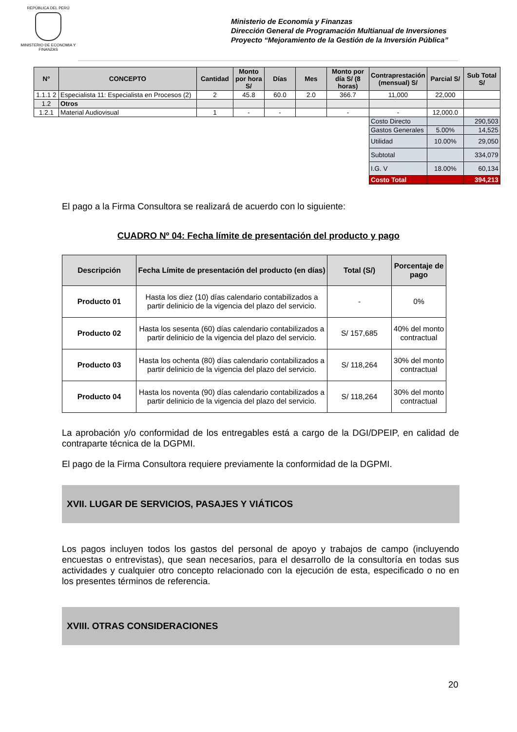REPÚBLICA DEL PERÚ
MINISTERIO DE ECONOMIA Y FINANZAS
Ministerio de Economía y Finanzas
Dirección General de Programación Multianual de Inversiones
Proyecto “Mejoramiento de la Gestión de la Inversión Pública”
| N° | CONCEPTO | Cantidad | Monto por hora S/ | Días | Mes | Monto por día S/ (8 horas) | Contraprestación (mensual) S/ | Parcial S/ | Sub Total S/ |
| --- | --- | --- | --- | --- | --- | --- | --- | --- | --- |
| 1.1.1 2 | Especialista 11: Especialista en Procesos (2) | 2 | 45.8 | 60.0 | 2.0 | 366.7 | 11,000 | 22,000 | |
| 1.2 | Otros | | | | | | | | |
| 1.2.1 | Material Audiovisual | 1 | - | - | | - | - | 12,000.0 | |
| | | | | | | | Costo Directo | | 290,503 |
| | | | | | | | Gastos Generales | 5.00% | 14,525 |
| | | | | | | | Utilidad | 10.00% | 29,050 |
| | | | | | | | Subtotal | | 334,079 |
| | | | | | | | I.G. V | 18.00% | 60,134 |
| | | | | | | | Costo Total | | 394,213 |
El pago a la Firma Consultora se realizará de acuerdo con lo siguiente:
CUADRO Nº 04: Fecha límite de presentación del producto y pago
| Descripción | Fecha Límite de presentación del producto (en días) | Total (S/) | Porcentaje de pago |
| --- | --- | --- | --- |
| Producto 01 | Hasta los diez (10) días calendario contabilizados a partir delinicio de la vigencia del plazo del servicio. | - | 0% |
| Producto 02 | Hasta los sesenta (60) días calendario contabilizados a partir delinicio de la vigencia del plazo del servicio. | S/ 157,685 | 40% del monto contractual |
| Producto 03 | Hasta los ochenta (80) días calendario contabilizados a partir delinicio de la vigencia del plazo del servicio. | S/ 118,264 | 30% del monto contractual |
| Producto 04 | Hasta los noventa (90) días calendario contabilizados a partir delinicio de la vigencia del plazo del servicio. | S/ 118,264 | 30% del monto contractual |
La aprobación y/o conformidad de los entregables está a cargo de la DGI/DPEIP, en calidad de contraparte técnica de la DGPMI.
El pago de la Firma Consultora requiere previamente la conformidad de la DGPMI.
XVII. LUGAR DE SERVICIOS, PASAJES Y VIÁTICOS
Los pagos incluyen todos los gastos del personal de apoyo y trabajos de campo (incluyendo encuestas o entrevistas), que sean necesarios, para el desarrollo de la consultoría en todas sus actividades y cualquier otro concepto relacionado con la ejecución de esta, especificado o no en los presentes términos de referencia.
XVIII. OTRAS CONSIDERACIONES
20